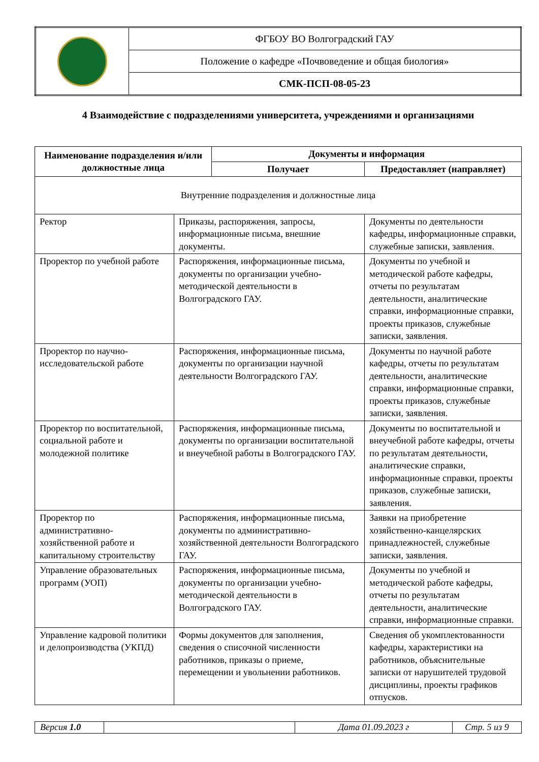| | ФГБОУ ВО Волгоградский ГАУ |
| | Положение о кафедре «Почвоведение и общая биология» |
| | СМК-ПСП-08-05-23 |
4 Взаимодействие с подразделениями университета, учреждениями и организациями
| Наименование подразделения и/или должностные лица | | Документы и информация | |
| --- | --- | --- | --- |
| | | Получает | Предоставляет (направляет) |
| Внутренние подразделения и должностные лица | | | |
| Ректор | Приказы, распоряжения, запросы, информационные письма, внешние документы. | | Документы по деятельности кафедры, информационные справки, служебные записки, заявления. |
| Проректор по учебной работе | Распоряжения, информационные письма, документы по организации учебно-методической деятельности в Волгоградского ГАУ. | | Документы по учебной и методической работе кафедры, отчеты по результатам деятельности, аналитические справки, информационные справки, проекты приказов, служебные записки, заявления. |
| Проректор по научно-исследовательской работе | Распоряжения, информационные письма, документы по организации научной деятельности Волгоградского ГАУ. | | Документы по научной работе кафедры, отчеты по результатам деятельности, аналитические справки, информационные справки, проекты приказов, служебные записки, заявления. |
| Проректор по воспитательной, социальной работе и молодежной политике | Распоряжения, информационные письма, документы по организации воспитательной и внеучебной работы в Волгоградского ГАУ. | | Документы по воспитательной и внеучебной работе кафедры, отчеты по результатам деятельности, аналитические справки, информационные справки, проекты приказов, служебные записки, заявления. |
| Проректор по административно-хозяйственной работе и капитальному строительству | Распоряжения, информационные письма, документы по административно-хозяйственной деятельности Волгоградского ГАУ. | | Заявки на приобретение хозяйственно-канцелярских принадлежностей, служебные записки, заявления. |
| Управление образовательных программ (УОП) | Распоряжения, информационные письма, документы по организации учебно-методической деятельности в Волгоградского ГАУ. | | Документы по учебной и методической работе кафедры, отчеты по результатам деятельности, аналитические справки, информационные справки. |
| Управление кадровой политики и делопроизводства (УКПД) | Формы документов для заполнения, сведения о списочной численности работников, приказы о приеме, перемещении и увольнении работников. | | Сведения об укомплектованности кафедры, характеристики на работников, объяснительные записки от нарушителей трудовой дисциплины, проекты графиков отпусков. |
| Версия 1.0 | | Дата 01.09.2023 г | Стр. 5 из 9 |